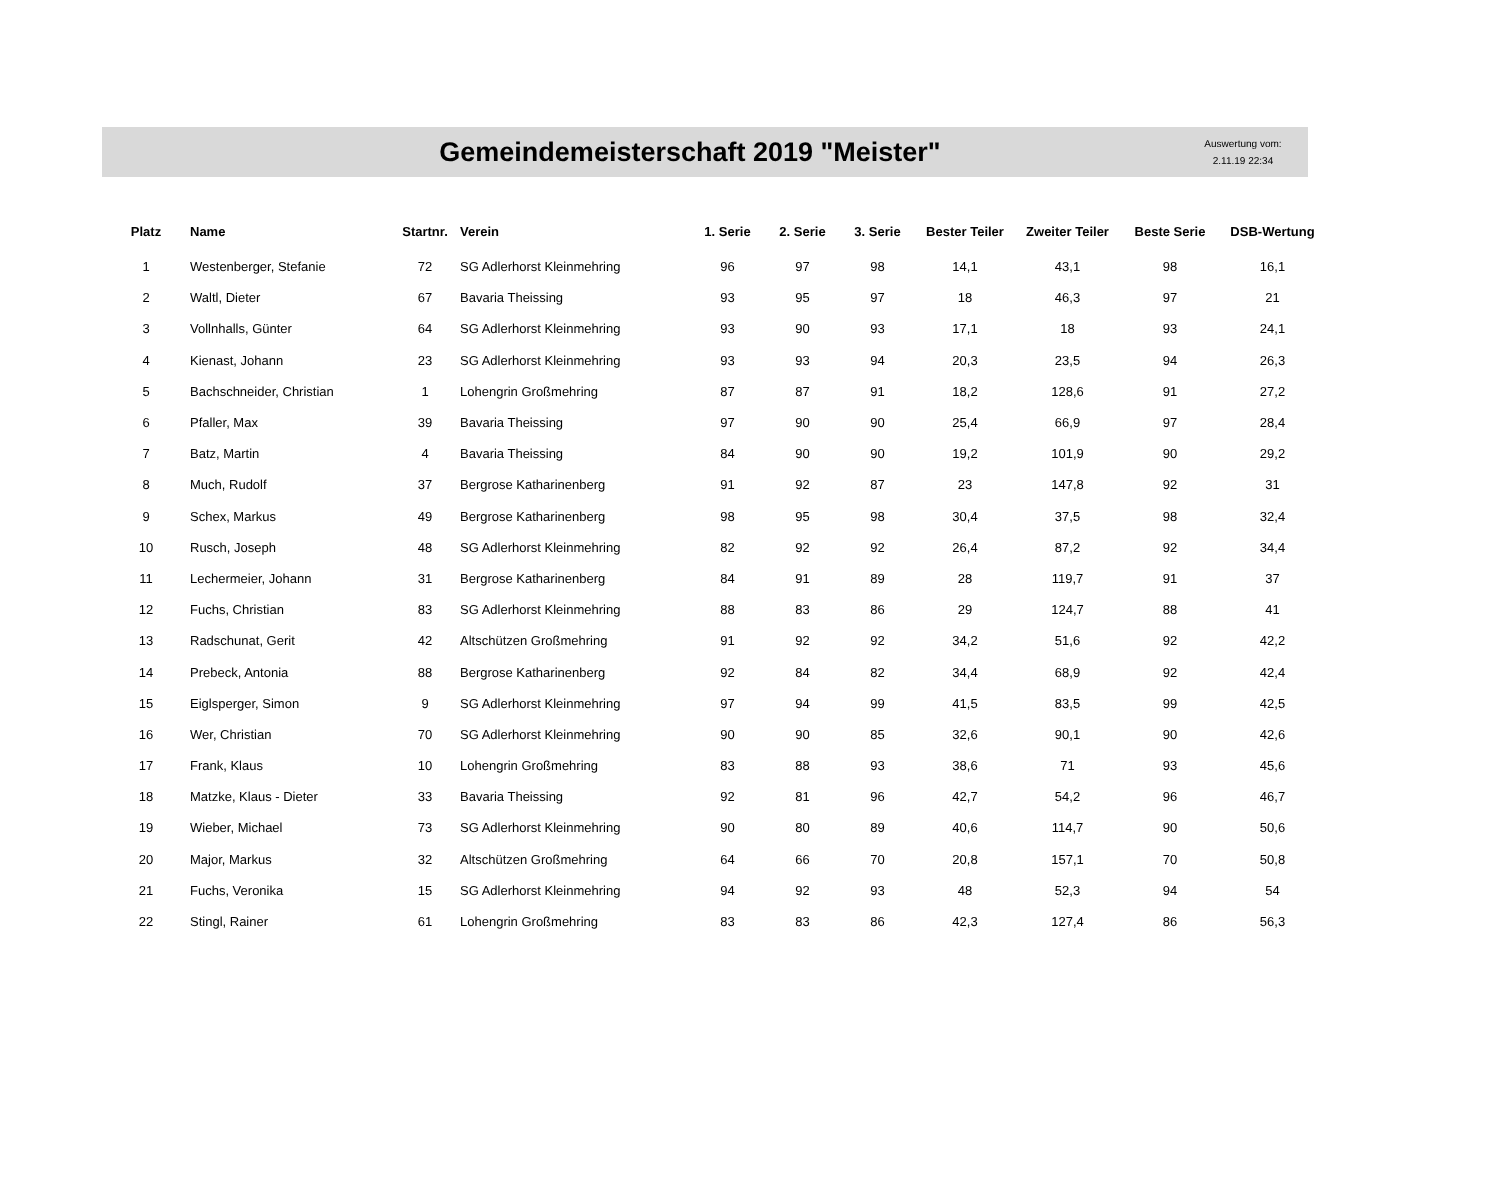Gemeindemeisterschaft 2019 "Meister"
Auswertung vom:
2.11.19 22:34
| Platz | Name | Startnr. | Verein | 1. Serie | 2. Serie | 3. Serie | Bester Teiler | Zweiter Teiler | Beste Serie | DSB-Wertung |
| --- | --- | --- | --- | --- | --- | --- | --- | --- | --- | --- |
| 1 | Westenberger, Stefanie | 72 | SG Adlerhorst Kleinmehring | 96 | 97 | 98 | 14,1 | 43,1 | 98 | 16,1 |
| 2 | Waltl, Dieter | 67 | Bavaria Theissing | 93 | 95 | 97 | 18 | 46,3 | 97 | 21 |
| 3 | Vollnhalls, Günter | 64 | SG Adlerhorst Kleinmehring | 93 | 90 | 93 | 17,1 | 18 | 93 | 24,1 |
| 4 | Kienast, Johann | 23 | SG Adlerhorst Kleinmehring | 93 | 93 | 94 | 20,3 | 23,5 | 94 | 26,3 |
| 5 | Bachschneider, Christian | 1 | Lohengrin Großmehring | 87 | 87 | 91 | 18,2 | 128,6 | 91 | 27,2 |
| 6 | Pfaller, Max | 39 | Bavaria Theissing | 97 | 90 | 90 | 25,4 | 66,9 | 97 | 28,4 |
| 7 | Batz, Martin | 4 | Bavaria Theissing | 84 | 90 | 90 | 19,2 | 101,9 | 90 | 29,2 |
| 8 | Much, Rudolf | 37 | Bergrose Katharinenberg | 91 | 92 | 87 | 23 | 147,8 | 92 | 31 |
| 9 | Schex, Markus | 49 | Bergrose Katharinenberg | 98 | 95 | 98 | 30,4 | 37,5 | 98 | 32,4 |
| 10 | Rusch, Joseph | 48 | SG Adlerhorst Kleinmehring | 82 | 92 | 92 | 26,4 | 87,2 | 92 | 34,4 |
| 11 | Lechermeier, Johann | 31 | Bergrose Katharinenberg | 84 | 91 | 89 | 28 | 119,7 | 91 | 37 |
| 12 | Fuchs, Christian | 83 | SG Adlerhorst Kleinmehring | 88 | 83 | 86 | 29 | 124,7 | 88 | 41 |
| 13 | Radschunat, Gerit | 42 | Altschützen Großmehring | 91 | 92 | 92 | 34,2 | 51,6 | 92 | 42,2 |
| 14 | Prebeck, Antonia | 88 | Bergrose Katharinenberg | 92 | 84 | 82 | 34,4 | 68,9 | 92 | 42,4 |
| 15 | Eiglsperger, Simon | 9 | SG Adlerhorst Kleinmehring | 97 | 94 | 99 | 41,5 | 83,5 | 99 | 42,5 |
| 16 | Wer, Christian | 70 | SG Adlerhorst Kleinmehring | 90 | 90 | 85 | 32,6 | 90,1 | 90 | 42,6 |
| 17 | Frank, Klaus | 10 | Lohengrin Großmehring | 83 | 88 | 93 | 38,6 | 71 | 93 | 45,6 |
| 18 | Matzke, Klaus - Dieter | 33 | Bavaria Theissing | 92 | 81 | 96 | 42,7 | 54,2 | 96 | 46,7 |
| 19 | Wieber, Michael | 73 | SG Adlerhorst Kleinmehring | 90 | 80 | 89 | 40,6 | 114,7 | 90 | 50,6 |
| 20 | Major, Markus | 32 | Altschützen Großmehring | 64 | 66 | 70 | 20,8 | 157,1 | 70 | 50,8 |
| 21 | Fuchs, Veronika | 15 | SG Adlerhorst Kleinmehring | 94 | 92 | 93 | 48 | 52,3 | 94 | 54 |
| 22 | Stingl, Rainer | 61 | Lohengrin Großmehring | 83 | 83 | 86 | 42,3 | 127,4 | 86 | 56,3 |